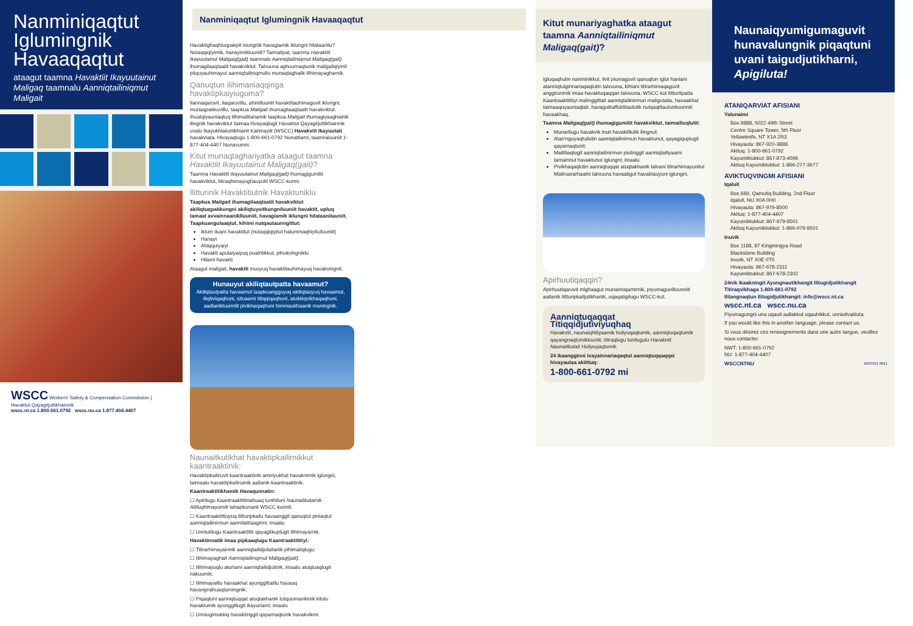Nanminiqaqtut Iglumingnik Havaaqaqtut
ataagut taamna Havaktiit Ikayuutainut Maligaq taamnalu Aanniqtailiniqmut Maligait
WSCC Workers' Safety & Compensation Commission | Havaktut Qayagitjuttikhainnik
wscc.nt.ca 1.800.661.0792 wscc.nu.ca 1.877.404.4407
Nanminiqaqtut Iglumingnik Havaaqaqtut
Havaktighaqhiuqpakpit inungnik havagiamik iklungni hilataanilu? Nutaqqiqiyimik, hanayimikluuniit? Taimaitpat, taamna Havaktiit Ikayuutainut Maligaq(gait) taamnalu Aanniqtailiniqmut Maligaq(gait) ihumagilaaqtaatit havakviktut. Talvuuna aghuurnaqtunik maligaliqiyinit pitquyauhimayut aanniqtailiniqmullu munaqtaghalik ilihimayagharnik.
Qanuqtun ilihimaniaqqinga havaktipkaiyiuguma?
Ilannaqaruvit, ilaqaruvillu, ahinilluuniit havaktitauhimaguvit iklungni, munaqpakkuvillu, taapkua Maligait ihumagilaaqtaatit havakviktut. Ihuatqiyauniaqtuq ilihimattiariamik taapkua Maligait ihumagiyaaghainik ilingnik havakviktut taimaa hivayaqlugit Havaktut Qayagitjuttikhainnik uvalu Ikayukhiakuttikhianit Katimayiit (WSCC) Havakviit Ikayuutait havakviata. Hivayaqlugu 1-800-661-0792 Nunattiami, taamnaluuniit 1-877-404-4407 Nunavumni.
Kitut munaqtaghariyatka ataagut taamna Havaktiit Ikayuutainut Maligaq(gait)?
Taamna Havaktiit Ikayuutainut Maligaq(gait) ihumagigumitit havakviktut, titiraqhimayughauyutit WSCC-kunni.
Ilitturinik Havaktitiutnik Havaktuniklu
Taapkua Maligait ihumagilaaqtaatit havakviktut akiliqtuqpakkungni akiliqtuyuitkungniluuniit havaktit, upluq tamaat avvainnaaniklluuniit, havagiamik iklungni hilataaniluuniit. Taapkuangulaaqtut, kihimi nutqautaunngittut:
Iklum iluani havaktitut (nutaqqiqiyitut halummaqhiyitulluuniit)
Hanayi
Ahiqquiyaiyi
Havakti aputaiyaiyuq pualritikkut, pihukvingniklu
Hilami havakti
Ataagut maligait, havaktit inuuyuq havaktitauhimayuq havakvingnit.
Hunauyut akiliqtautpatta havaamut?
Akiliqtautpatta havaamut taapkuangguyuq akiliqtauyuq havaamut, itiqtiviqaqhuni, situaami titiqqiqaqhuni, atukkiqvikhaqaqhuni, aadlanikluunniit pivikhaqaqhuni himmaukhaanik maningnik.
Naunaitkutikhat havaktipkailirnikkut kaantraaktinik:
Havaktipkailiruvit kaantraaktinik amiriyukhat havaknirnik iglungni, taimaalu havaktipkailirumik aallanik-kaantraaktinik.
Kaantraaktitikhamik Havaqunnatin:
☐ Apirilugu Kaantraaktittinahuaq tunihiluni Naunaitkutamik Atiliuqhimayumik tahapkunanit WSCC kunnit;
☐ Kaantraaktittiuyuq ilitturipkailu havaanggit qanuqtut piniaqtut aanniqtailinirmun aannilaittaaginni; imaalu
☐ Unniutilugu Kaantraaktittii qayagitkuplugit ilihimayarnik.
Havaktinnatik imaa pipkaaqlugu Kaantraaktittiiyi:
☐ Titirarhimayainnik aanniqtailidjutaitanik pihimaliqlugu;
☐ Ilihimayaghait Aanniqtailiniqmut Maligaq(gait);
☐ Ilihimayuqlu aturiami aanniqtailidjutinik, imaalu atuqtuaqlugit nakuumik;
☐ Ilihimayaitlu havaakhat ayunggittaitlu havaaq havangnahuaqtamingnik;
☐ Piqaqluni aanniqtuqqat atuqtakhanik tutquumavikmik kitulu havaktumik ayunggillugit ikayuriami; imaalu
☐ Unniugimukkiq havaktinggit qayarnaqtunik havakvikmi.
Kitut munariyaghatka ataagut taamna Aanniqtailiniqmut Maligaq(gait)?
Igluqaqhutin nanminikkut, ilvit piumaguvit qanuqtun iglut haniani atanniqtuiginnariaqaqtutin talvuuna, kihiani titirarhimaqaguvit anggirunmik imaa havaktuqaqqan talvuuna. WSCC kut ilitturitpatta Kaantraaktittiiyi malinggittait aanniqtailinirmun maligutaita, havaakhat taimaaquyauniaqtait, havaguikaffuktitaulutik nutqaqtitauluniluunniit havaakhaq.
Taamna Maligaq(gait) ihumagigumitit havakviktut, taimailiuqlutit:
Munarilugu havakvik inuit havaktillutik ilingnut;
Atan'nguyaqtuilutin aanniqtailinirmun havaktunut, qayagiquplugit qayarnaqtunit;
Malittiaqlugit aanniqtailinirmun piutinggit aanniqtailiyaami tamainnut havaktunut iglungni; imaalu
Pivikhaqaqlutin aanniqtuqqat atuqtakhanik talvani titirarhimayunitut Maliruararhaatni talvuuna havaatigut havaktauyuni iglungni.
Apirhuutiqaqqin?
Apirhuutiqaruvit mighaagut munariniqarnirnik, piyumaguvilluunniit aallanik ilitturipkaitjutikhanik, uqaqatigilugu WSCC-kut.
Aanniqtuqaqqat Titiqqidjutiviyuqhaq
Havakviit, naunaiqhitiyaamik huliyuqaqtumik, aanniqtuqaqtumik qayangnaqtumikluuniit, titiraqlugu tunilugulu Havakviit Naunaitkutait Huliyuqaqtumik.
24 ikaangginni ivayainnariaqaqtut aanniqtuqqaqqat hivayautaa akiittuq:
1-800-661-0792 mi
Naunaiqyumigumaguvit hunavalungnik piqaqtuni uvani taigudjutikharni, Apigiluta!
ATANIQARVIAT AFISIANI
Yalunaimi
Box 8888, 5022 49th Street
Centre Square Tower, 5th Floor
Yellowknife, NT X1A 2R3
Hivayauta: 867-920-3888
Akituq: 1-800-661-0792
Kayumiktukkut: 867-873-4596
Akituq Kayumiktukkut: 1-866-277-3677
AVIKTUQVINGMI AFISIANI
Iqaluit
Box 669, Qamutiq Building, 2nd Floor
Iqaluit, NU X0A 0H0
Hivayauta: 867-979-8500
Akituq: 1-877-404-4407
Kayumiktukkut: 867-979-8501
Akituq Kayumiktukkut: 1-866-979-8501
Inuvik
Box 1188, 87 Kingmingya Road
Blackstone Building
Inuvik, NT X0E 0T0
Hivayauta: 867-678-2311
Kayumiktukkut: 867-678-2302
24nik ikaakningit Ayungnautikhangit Ilitugidjutikhangit Titiraqvikhaga 1-800-661-0792
Ilitangnaqtun Ilitugidjutikhangit: info@wscc.nt.ca
wscc.nt.ca wscc.nu.ca
Piyumagungni una uqauti aallakkut uqauhikkut, unniutivakluta.
If you would like this in another language, please contact us.
Si vous désirez ces renseignements dans une autre langue, veuillez nous contacter.
NWT: 1-800-661-0792
NU: 1-877-404-4407
WSCCNTNU BRO101 0621